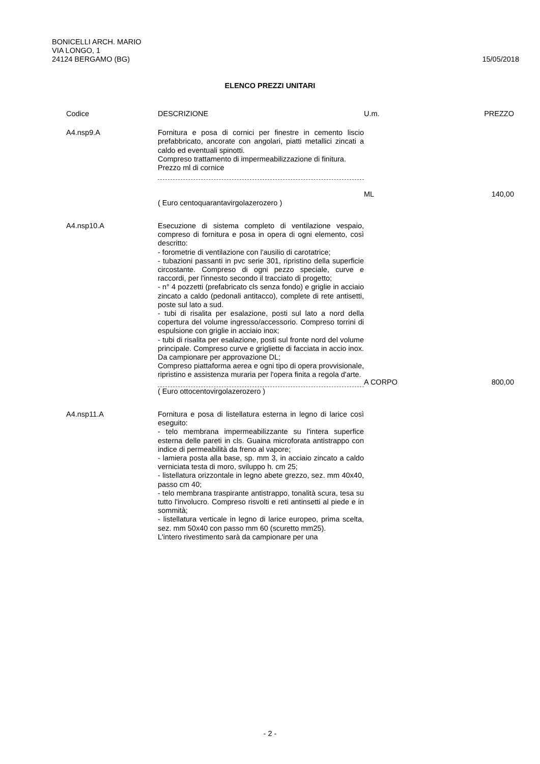BONICELLI ARCH. MARIO
VIA LONGO, 1
24124 BERGAMO (BG) 15/05/2018
ELENCO PREZZI UNITARI
| Codice | DESCRIZIONE | U.m. | PREZZO |
| --- | --- | --- | --- |
| A4.nsp9.A | Fornitura e posa di cornici per finestre in cemento liscio prefabbricato, ancorate con angolari, piatti metallici zincati a caldo ed eventuali spinotti. Compreso trattamento di impermeabilizzazione di finitura. Prezzo ml di cornice | ML | 140,00 |
| | ( Euro centoquarantavirgolazerozero ) | | |
| A4.nsp10.A | Esecuzione di sistema completo di ventilazione vespaio, compreso di fornitura e posa in opera di ogni elemento, così descritto: - forometrie di ventilazione con l'ausilio di carotatrice; - tubazioni passanti in pvc serie 301, ripristino della superficie circostante. Compreso di ogni pezzo speciale, curve e raccordi, per l'innesto secondo il tracciato di progetto; - n° 4 pozzetti (prefabricato cls senza fondo) e griglie in acciaio zincato a caldo (pedonali antitacco), complete di rete antisetti, poste sul lato a sud. - tubi di risalita per esalazione, posti sul lato a nord della copertura del volume ingresso/accessorio. Compreso torrini di espulsione con griglie in acciaio inox; - tubi di risalita per esalazione, posti sul fronte nord del volume principale. Compreso curve e grigliette di facciata in accio inox. Da campionare per approvazione DL; Compreso piattaforma aerea e ogni tipo di opera provvisionale, ripristino e assistenza muraria per l'opera finita a regola d'arte. | A CORPO | 800,00 |
| | ( Euro ottocentovirgolazerozero ) | | |
| A4.nsp11.A | Fornitura e posa di listellatura esterna in legno di larice così eseguito: - telo membrana impermeabilizzante su l'intera superfice esterna delle pareti in cls. Guaina microforata antistrappo con indice di permeabilità da freno al vapore; - lamiera posta alla base, sp. mm 3, in acciaio zincato a caldo verniciata testa di moro, sviluppo h. cm 25; - listellatura orizzontale in legno abete grezzo, sez. mm 40x40, passo cm 40; - telo membrana traspirante antistrappo, tonalità scura, tesa su tutto l'involucro. Compreso risvolti e reti antinsetti al piede e in sommità; - listellatura verticale in legno di larice europeo, prima scelta, sez. mm 50x40 con passo mm 60 (scuretto mm25). L'intero rivestimento sarà da campionare per una | | |
- 2 -